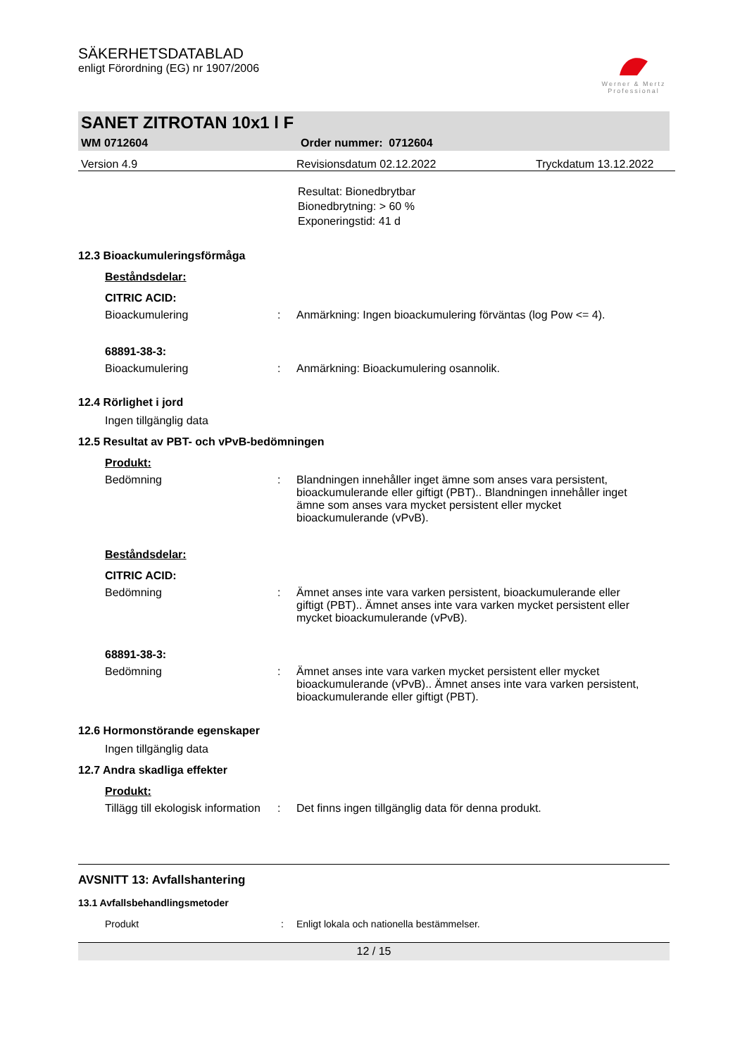SÄKERHETSDATABLAD
enligt Förordning (EG) nr 1907/2006
Werner & Mertz
Professional
SANET ZITROTAN 10x1 l F
WM 0712604 Order nummer: 0712604
Version 4.9 Revisionsdatum 02.12.2022 Tryckdatum 13.12.2022
Resultat: Bionedbrytbar
Bionedbrytning: > 60 %
Exponeringstid: 41 d
12.3 Bioackumuleringsförmåga
Beståndsdelar:
CITRIC ACID:
Bioackumulering: Anmärkning: Ingen bioackumulering förväntas (log Pow <= 4).
68891-38-3:
Bioackumulering: Anmärkning: Bioackumulering osannolik.
12.4 Rörlighet i jord
Ingen tillgänglig data
12.5 Resultat av PBT- och vPvB-bedömningen
Produkt:
Bedömning: Blandningen innehåller inget ämne som anses vara persistent, bioackumulerande eller giftigt (PBT).. Blandningen innehåller inget ämne som anses vara mycket persistent eller mycket bioackumulerande (vPvB).
Beståndsdelar:
CITRIC ACID:
Bedömning: Ämnet anses inte vara varken persistent, bioackumulerande eller giftigt (PBT).. Ämnet anses inte vara varken mycket persistent eller mycket bioackumulerande (vPvB).
68891-38-3:
Bedömning: Ämnet anses inte vara varken mycket persistent eller mycket bioackumulerande (vPvB).. Ämnet anses inte vara varken persistent, bioackumulerande eller giftigt (PBT).
12.6 Hormonstörande egenskaper
Ingen tillgänglig data
12.7 Andra skadliga effekter
Produkt:
Tillägg till ekologisk information: Det finns ingen tillgänglig data för denna produkt.
AVSNITT 13: Avfallshantering
13.1 Avfallsbehandlingsmetoder
Produkt: Enligt lokala och nationella bestämmelser.
12 / 15